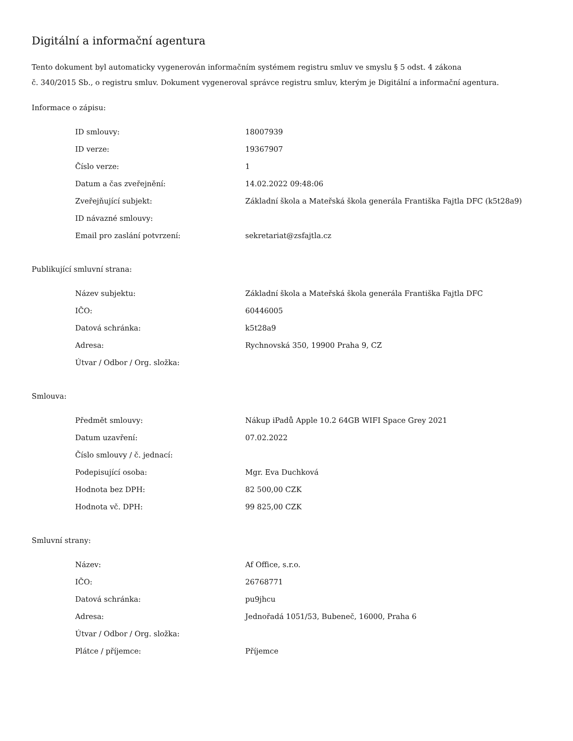Digitální a informační agentura
Tento dokument byl automaticky vygenerován informačním systémem registru smluv ve smyslu § 5 odst. 4 zákona
č. 340/2015 Sb., o registru smluv. Dokument vygeneroval správce registru smluv, kterým je Digitální a informační agentura.
Informace o zápisu:
| ID smlouvy: | 18007939 |
| ID verze: | 19367907 |
| Číslo verze: | 1 |
| Datum a čas zveřejnění: | 14.02.2022 09:48:06 |
| Zveřejňující subjekt: | Základní škola a Mateřská škola generála Františka Fajtla DFC (k5t28a9) |
| ID návazné smlouvy: | |
| Email pro zaslání potvrzení: | sekretariat@zsfajtla.cz |
Publikující smluvní strana:
| Název subjektu: | Základní škola a Mateřská škola generála Františka Fajtla DFC |
| IČO: | 60446005 |
| Datová schránka: | k5t28a9 |
| Adresa: | Rychnovská 350, 19900 Praha 9, CZ |
| Útvar / Odbor / Org. složka: | |
Smlouva:
| Předmět smlouvy: | Nákup iPadů Apple 10.2 64GB WIFI Space Grey 2021 |
| Datum uzavření: | 07.02.2022 |
| Číslo smlouvy / č. jednací: | |
| Podepisující osoba: | Mgr. Eva Duchková |
| Hodnota bez DPH: | 82 500,00 CZK |
| Hodnota vč. DPH: | 99 825,00 CZK |
Smluvní strany:
| Název: | Af Office, s.r.o. |
| IČO: | 26768771 |
| Datová schránka: | pu9jhcu |
| Adresa: | Jednořadá 1051/53, Bubeneč, 16000, Praha 6 |
| Útvar / Odbor / Org. složka: | |
| Plátce / příjemce: | Příjemce |